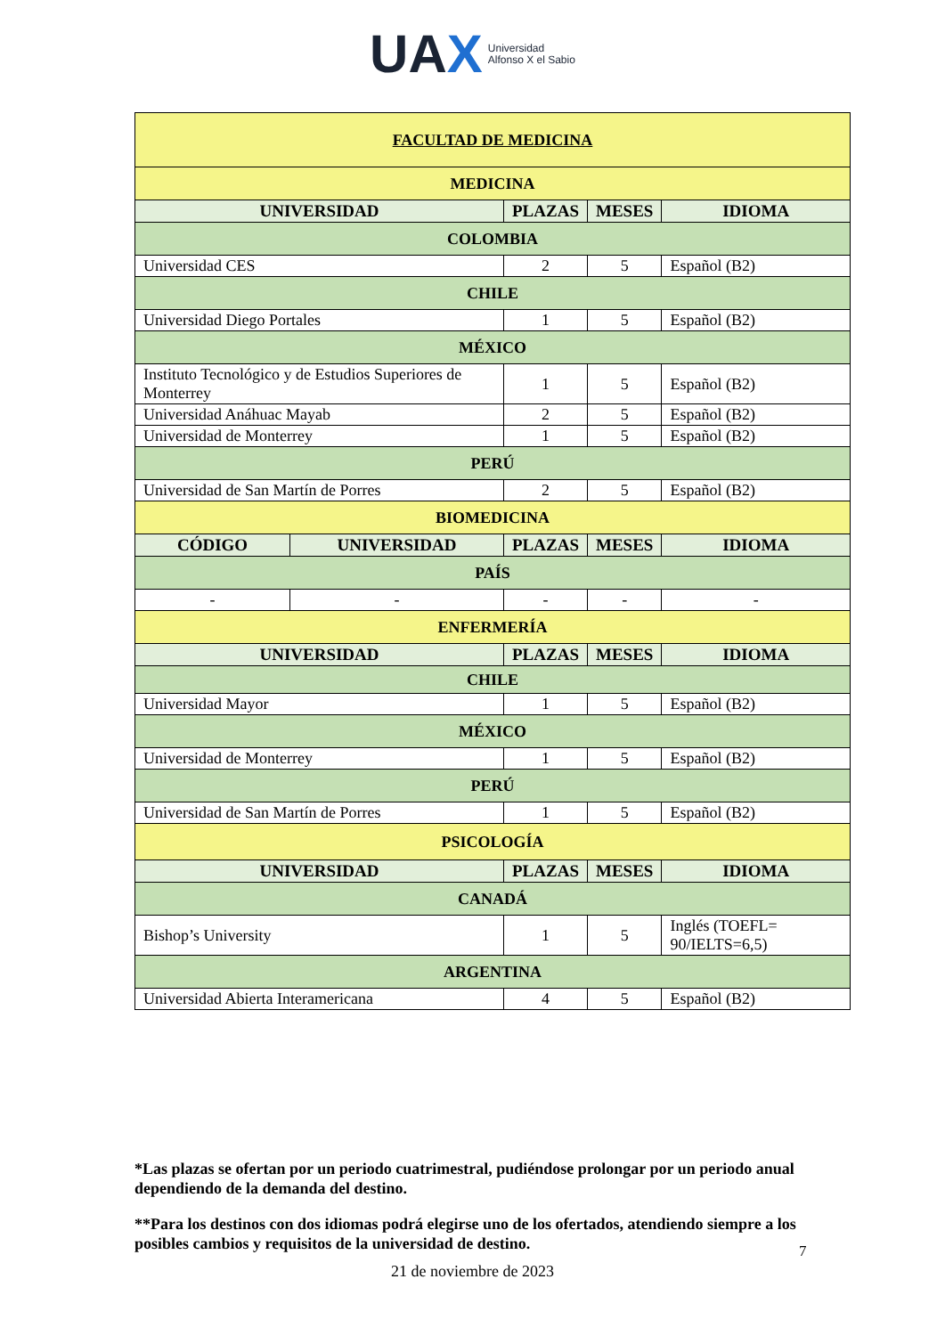UAX Universidad
Alfonso X el Sabio
| FACULTAD DE MEDICINA | | | | |
| MEDICINA | | | | |
| UNIVERSIDAD | | PLAZAS | MESES | IDIOMA |
| COLOMBIA | | | | |
| Universidad CES | | 2 | 5 | Español (B2) |
| CHILE | | | | |
| Universidad Diego Portales | | 1 | 5 | Español (B2) |
| MÉXICO | | | | |
| Instituto Tecnológico y de Estudios Superiores de Monterrey | | 1 | 5 | Español (B2) |
| Universidad Anáhuac Mayab | | 2 | 5 | Español (B2) |
| Universidad de Monterrey | | 1 | 5 | Español (B2) |
| PERÚ | | | | |
| Universidad de San Martín de Porres | | 2 | 5 | Español (B2) |
| BIOMEDICINA | | | | |
| CÓDIGO | UNIVERSIDAD | PLAZAS | MESES | IDIOMA |
| PAÍS | | | | |
| - | - | - | - | - |
| ENFERMERÍA | | | | |
| UNIVERSIDAD | | PLAZAS | MESES | IDIOMA |
| CHILE | | | | |
| Universidad Mayor | | 1 | 5 | Español (B2) |
| MÉXICO | | | | |
| Universidad de Monterrey | | 1 | 5 | Español (B2) |
| PERÚ | | | | |
| Universidad de San Martín de Porres | | 1 | 5 | Español (B2) |
| PSICOLOGÍA | | | | |
| UNIVERSIDAD | | PLAZAS | MESES | IDIOMA |
| CANADÁ | | | | |
| Bishop’s University | | 1 | 5 | Inglés (TOEFL= 90/IELTS=6,5) |
| ARGENTINA | | | | |
| Universidad Abierta Interamericana | | 4 | 5 | Español (B2) |
*Las plazas se ofertan por un periodo cuatrimestral, pudiéndose prolongar por un periodo anual dependiendo de la demanda del destino.
**Para los destinos con dos idiomas podrá elegirse uno de los ofertados, atendiendo siempre a los posibles cambios y requisitos de la universidad de destino.
7
21 de noviembre de 2023